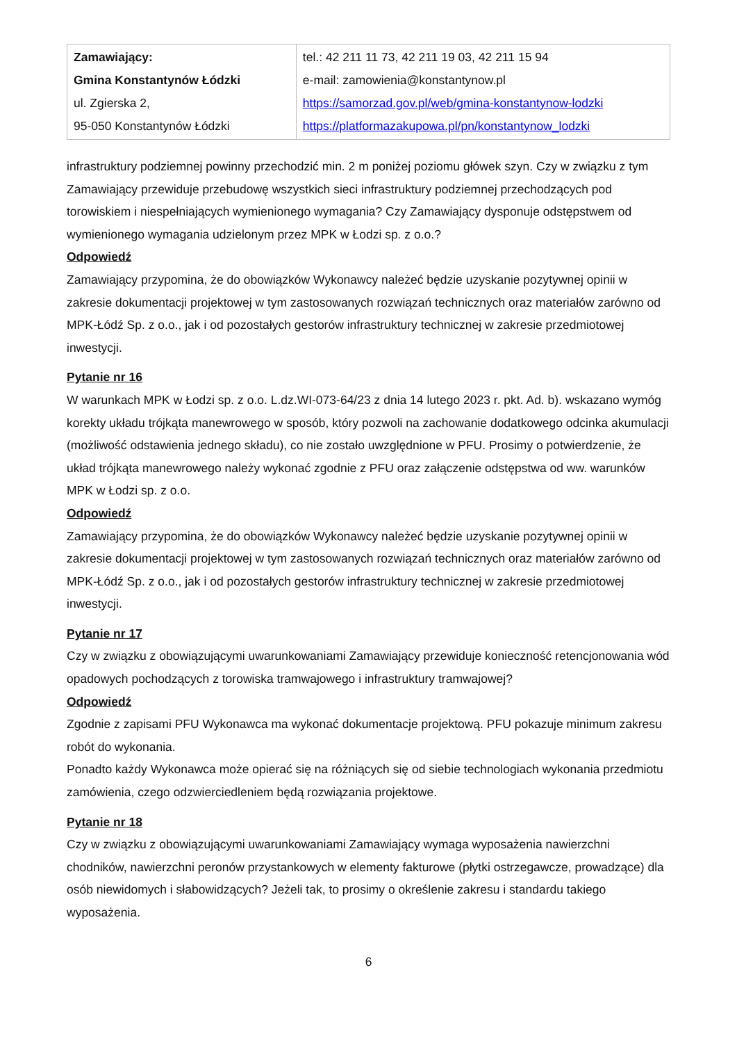| Zamawiający: Gmina Konstantynów Łódzki ul. Zgierska 2, 95-050 Konstantynów Łódzki | tel.: 42 211 11 73, 42 211 19 03, 42 211 15 94 e-mail: zamowienia@konstantynow.pl https://samorzad.gov.pl/web/gmina-konstantynow-lodzki https://platformazakupowa.pl/pn/konstantynow_lodzki |
infrastruktury podziemnej powinny przechodzić min. 2 m poniżej poziomu główek szyn. Czy w związku z tym Zamawiający przewiduje przebudowę wszystkich sieci infrastruktury podziemnej przechodzących pod torowiskiem i niespełniających wymienionego wymagania? Czy Zamawiający dysponuje odstępstwem od wymienionego wymagania udzielonym przez MPK w Łodzi sp. z o.o.?
Odpowiedź
Zamawiający przypomina, że do obowiązków Wykonawcy należeć będzie uzyskanie pozytywnej opinii w zakresie dokumentacji projektowej w tym zastosowanych rozwiązań technicznych oraz materiałów zarówno od MPK-Łódź Sp. z o.o., jak i od pozostałych gestorów infrastruktury technicznej w zakresie przedmiotowej inwestycji.
Pytanie nr 16
W warunkach MPK w Łodzi sp. z o.o. L.dz.WI-073-64/23 z dnia 14 lutego 2023 r. pkt. Ad. b). wskazano wymóg korekty układu trójkąta manewrowego w sposób, który pozwoli na zachowanie dodatkowego odcinka akumulacji (możliwość odstawienia jednego składu), co nie zostało uwzględnione w PFU. Prosimy o potwierdzenie, że układ trójkąta manewrowego należy wykonać zgodnie z PFU oraz załączenie odstępstwa od ww. warunków MPK w Łodzi sp. z o.o.
Odpowiedź
Zamawiający przypomina, że do obowiązków Wykonawcy należeć będzie uzyskanie pozytywnej opinii w zakresie dokumentacji projektowej w tym zastosowanych rozwiązań technicznych oraz materiałów zarówno od MPK-Łódź Sp. z o.o., jak i od pozostałych gestorów infrastruktury technicznej w zakresie przedmiotowej inwestycji.
Pytanie nr 17
Czy w związku z obowiązującymi uwarunkowaniami Zamawiający przewiduje konieczność retencjonowania wód opadowych pochodzących z torowiska tramwajowego i infrastruktury tramwajowej?
Odpowiedź
Zgodnie z zapisami PFU Wykonawca ma wykonać dokumentacje projektową. PFU pokazuje minimum zakresu robót do wykonania.
Ponadto każdy Wykonawca może opierać się na różniących się od siebie technologiach wykonania przedmiotu zamówienia, czego odzwierciedleniem będą rozwiązania projektowe.
Pytanie nr 18
Czy w związku z obowiązującymi uwarunkowaniami Zamawiający wymaga wyposażenia nawierzchni chodników, nawierzchni peronów przystankowych w elementy fakturowe (płytki ostrzegawcze, prowadzące) dla osób niewidomych i słabowidzących? Jeżeli tak, to prosimy o określenie zakresu i standardu takiego wyposażenia.
6